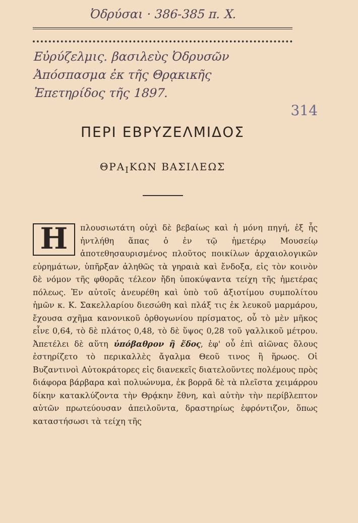Ὀδρύσαι · 386-385 π. Χ.
Εὐρύζελμις. βασιλεὺς Ὀδρυσῶν
Ἀπόσπασμα ἐκ τῆς Θρᾳκικῆς
Ἐπετηρίδος τῆς 1897.
314
ΠΕΡΙ ΕΒΡΥΖΕΛΜΙΔΟΣ
ΘΡΑ<sub>Ι</sub>ΚΩΝ ΒΑΣΙΛΕΩΣ
Ηπλουσιωτάτη οὐχὶ δὲ βεβαίως καὶ ἡ μόνη πηγή, ἐξ ἧς ἠντλήθη ἅπας ὁ ἐν τῷ ἡμετέρῳ Μουσείῳ ἀποτεθησαυρισμένος πλοῦτος ποικίλων ἀρχαιολογικῶν εὑρημάτων, ὑπῆρξαν ἀληθῶς τὰ γηραιὰ καὶ ἔνδοξα, εἰς τὸν κοινὸν δὲ νόμον τῆς φθορᾶς τέλεον ἤδη ὑποκύψαντα τείχη τῆς ἡμετέρας πόλεως. Ἐν αὐτοῖς ἀνευρέθη καὶ ὑπὸ τοῦ ἀξιοτίμου συμπολίτου ἡμῶν κ. Κ. Σακελλαρίου διεσώθη καὶ πλάξ τις ἐκ λευκοῦ μαρμάρου, ἔχουσα σχῆμα κανονικοῦ ὀρθογωνίου πρίσματος, οὗ τὸ μὲν μῆκος εἶνε 0,64, τὸ δὲ πλάτος 0,48, τὸ δὲ ὕψος 0,28 τοῦ γαλλικοῦ μέτρου. Ἀπετέλει δὲ αὕτη ὑπόβαθρον ἢ ἕδος, ἐφ' οὗ ἐπὶ αἰῶνας ὅλους ἐστηρίζετο τὸ περικαλλὲς ἄγαλμα Θεοῦ τινος ἢ ἥρωος. Οἱ Βυζαντινοὶ Αὐτοκράτορες εἰς διανεκεῖς διατελοῦντες πολέμους πρὸς διάφορα βάρβαρα καὶ πολυώνυμα, ἐκ βορρᾶ δὲ τὰ πλεῖστα χειμάρρου δίκην κατακλύζοντα τὴν Θρᾴκην ἔθνη, καὶ αὐτὴν τὴν περίβλεπτον αὐτῶν πρωτεύουσαν ἀπειλοῦντα, δραστηρίως ἐφρόντιζον, ὅπως καταστήσωσι τὰ τείχη τῆς